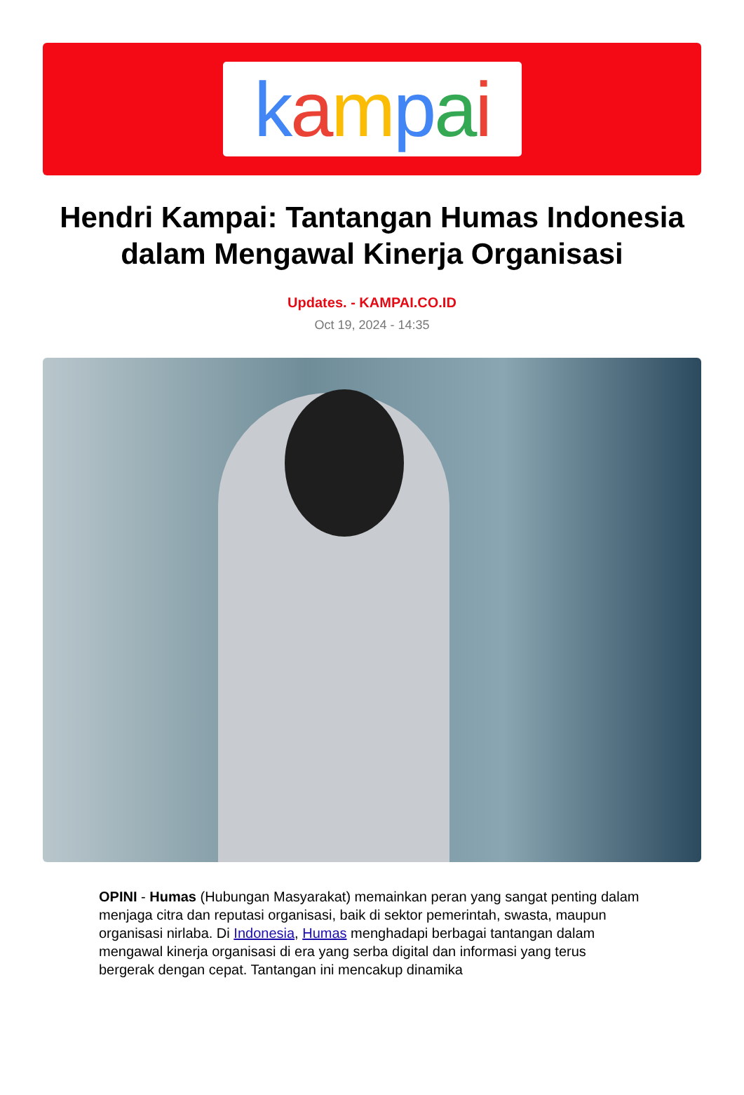kampai
Hendri Kampai: Tantangan Humas Indonesia dalam Mengawal Kinerja Organisasi
Updates. - KAMPAI.CO.ID
Oct 19, 2024 - 14:35
OPINI - Humas (Hubungan Masyarakat) memainkan peran yang sangat penting dalam menjaga citra dan reputasi organisasi, baik di sektor pemerintah, swasta, maupun organisasi nirlaba. Di Indonesia, Humas menghadapi berbagai tantangan dalam mengawal kinerja organisasi di era yang serba digital dan informasi yang terus bergerak dengan cepat. Tantangan ini mencakup dinamika